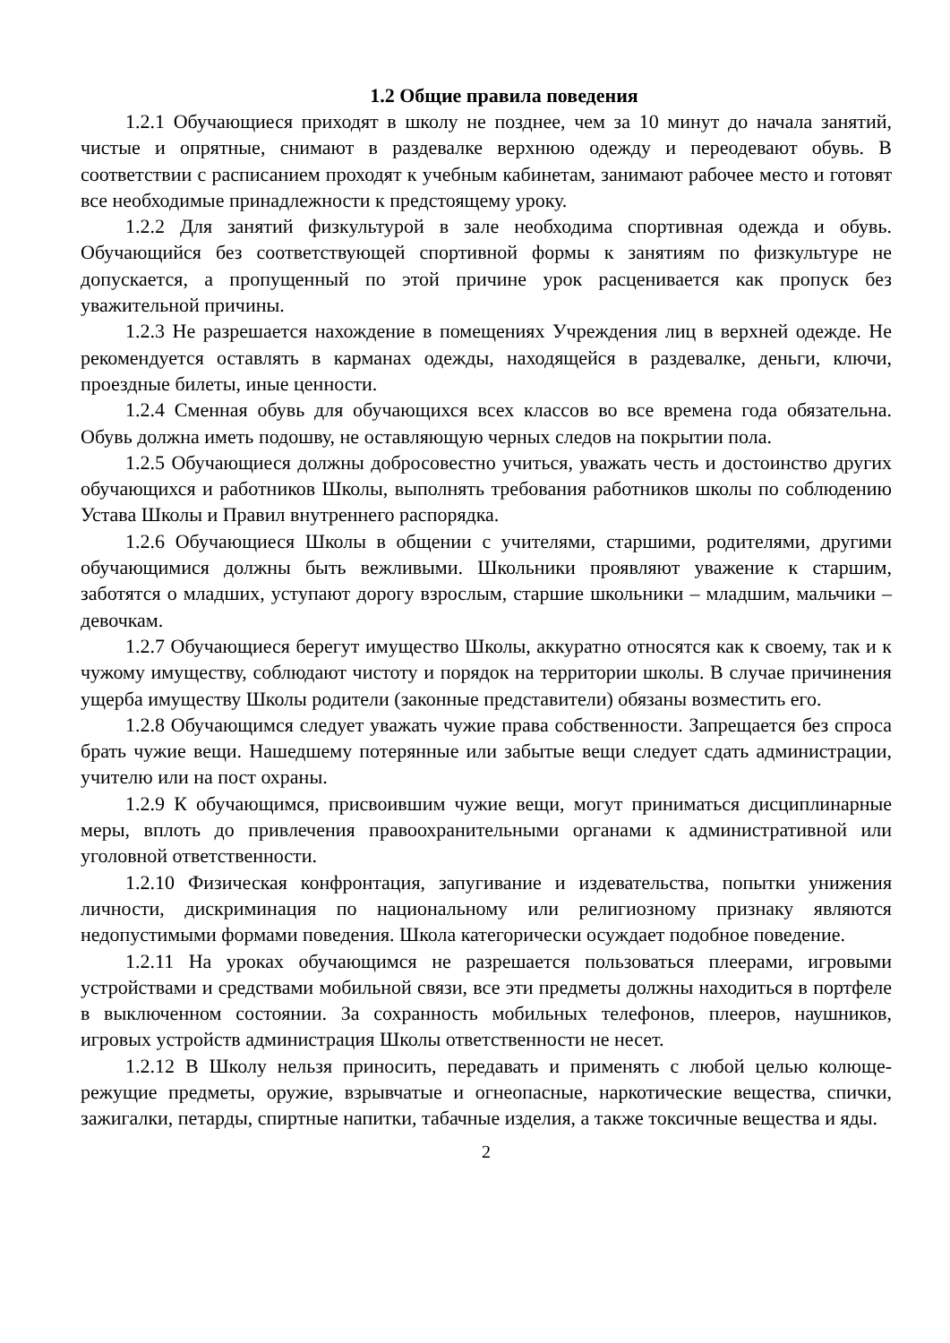1.2 Общие правила поведения
1.2.1 Обучающиеся приходят в школу не позднее, чем за 10 минут до начала занятий, чистые и опрятные, снимают в раздевалке верхнюю одежду и переодевают обувь. В соответствии с расписанием проходят к учебным кабинетам, занимают рабочее место и готовят все необходимые принадлежности к предстоящему уроку.
1.2.2 Для занятий физкультурой в зале необходима спортивная одежда и обувь. Обучающийся без соответствующей спортивной формы к занятиям по физкультуре не допускается, а пропущенный по этой причине урок расценивается как пропуск без уважительной причины.
1.2.3 Не разрешается нахождение в помещениях Учреждения лиц в верхней одежде. Не рекомендуется оставлять в карманах одежды, находящейся в раздевалке, деньги, ключи, проездные билеты, иные ценности.
1.2.4 Сменная обувь для обучающихся всех классов во все времена года обязательна. Обувь должна иметь подошву, не оставляющую черных следов на покрытии пола.
1.2.5 Обучающиеся должны добросовестно учиться, уважать честь и достоинство других обучающихся и работников Школы, выполнять требования работников школы по соблюдению Устава Школы и Правил внутреннего распорядка.
1.2.6 Обучающиеся Школы в общении с учителями, старшими, родителями, другими обучающимися должны быть вежливыми. Школьники проявляют уважение к старшим, заботятся о младших, уступают дорогу взрослым, старшие школьники – младшим, мальчики – девочкам.
1.2.7 Обучающиеся берегут имущество Школы, аккуратно относятся как к своему, так и к чужому имуществу, соблюдают чистоту и порядок на территории школы. В случае причинения ущерба имуществу Школы родители (законные представители) обязаны возместить его.
1.2.8 Обучающимся следует уважать чужие права собственности. Запрещается без спроса брать чужие вещи. Нашедшему потерянные или забытые вещи следует сдать администрации, учителю или на пост охраны.
1.2.9 К обучающимся, присвоившим чужие вещи, могут приниматься дисциплинарные меры, вплоть до привлечения правоохранительными органами к административной или уголовной ответственности.
1.2.10 Физическая конфронтация, запугивание и издевательства, попытки унижения личности, дискриминация по национальному или религиозному признаку являются недопустимыми формами поведения. Школа категорически осуждает подобное поведение.
1.2.11 На уроках обучающимся не разрешается пользоваться плеерами, игровыми устройствами и средствами мобильной связи, все эти предметы должны находиться в портфеле в выключенном состоянии. За сохранность мобильных телефонов, плееров, наушников, игровых устройств администрация Школы ответственности не несет.
1.2.12 В Школу нельзя приносить, передавать и применять с любой целью колюще-режущие предметы, оружие, взрывчатые и огнеопасные, наркотические вещества, спички, зажигалки, петарды, спиртные напитки, табачные изделия, а также токсичные вещества и яды.
2